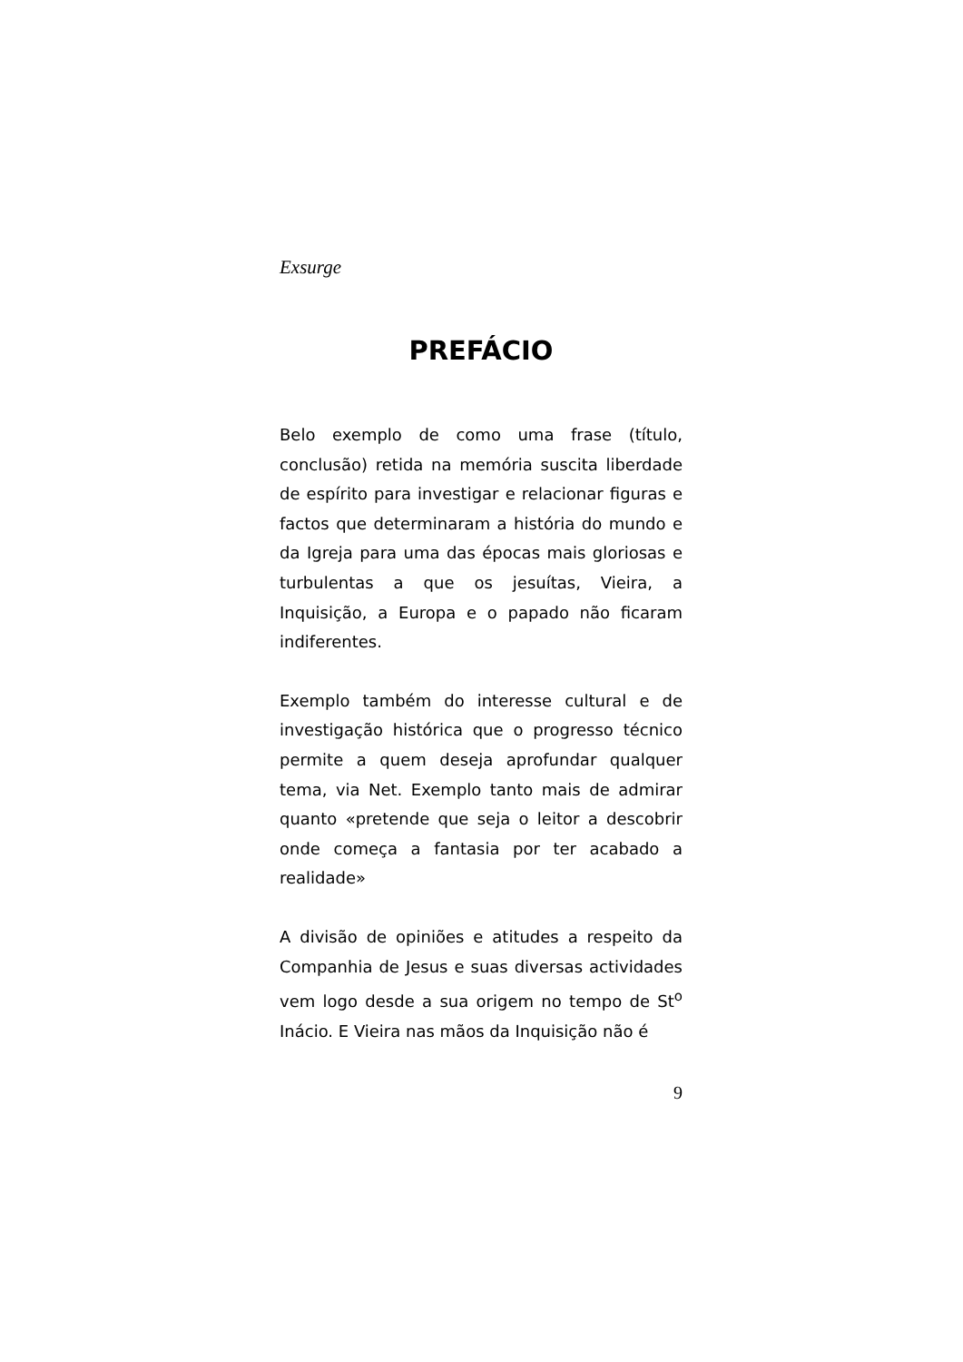Exsurge
PREFÁCIO
Belo exemplo de como uma frase (título, conclusão) retida na memória suscita liberdade de espírito para investigar e relacionar figuras e factos que determinaram a história do mundo e da Igreja para uma das épocas mais gloriosas e turbulentas a que os jesuítas, Vieira, a Inquisição, a Europa e o papado não ficaram indiferentes.
Exemplo também do interesse cultural e de investigação histórica que o progresso técnico permite a quem deseja aprofundar qualquer tema, via Net. Exemplo tanto mais de admirar quanto «pretende que seja o leitor a descobrir onde começa a fantasia por ter acabado a realidade»
A divisão de opiniões e atitudes a respeito da Companhia de Jesus e suas diversas actividades vem logo desde a sua origem no tempo de St<sup>o</sup> Inácio. E Vieira nas mãos da Inquisição não é
9